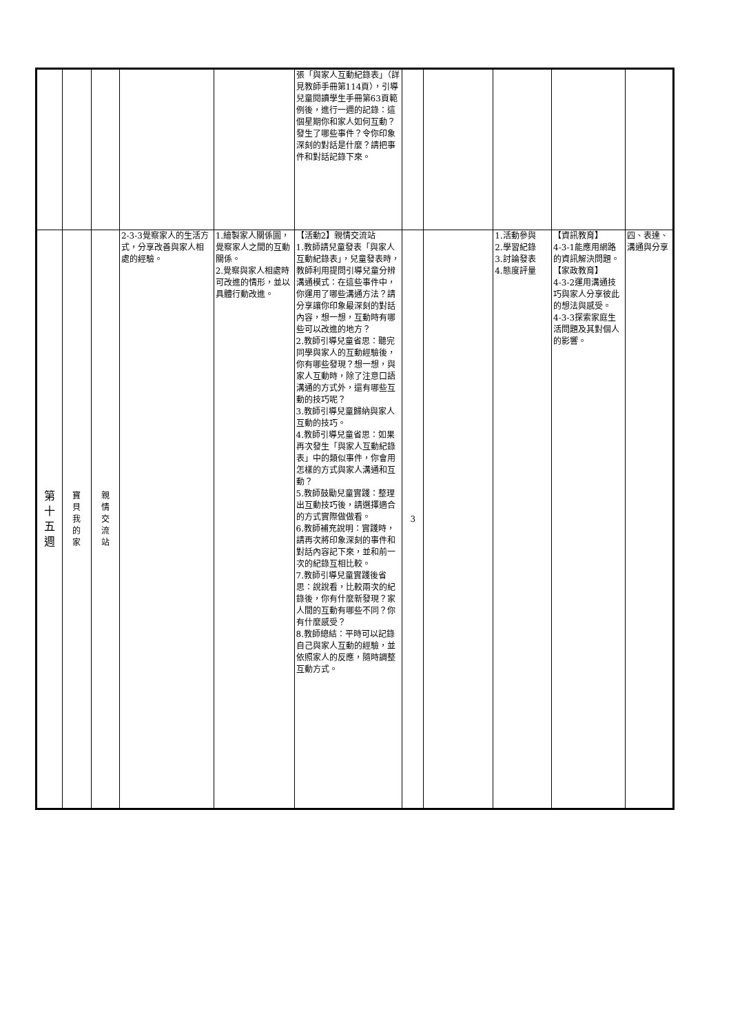| | | | | | 張「與家人互動紀錄表」（詳見教師手冊第114頁），引導兒童閱讀學生手冊第63頁範例後，進行一週的記錄：這個星期你和家人如何互動？發生了哪些事件？令你印象深刻的對話是什麼？請把事件和對話記錄下來。 | | | | | |
| 第 十 五 週 | 寶 貝 我 的 家 | 親 情 交 流 站 | 2-3-3覺察家人的生活方式，分享改善與家人相處的經驗。 | 1.繪製家人關係圖，覺察家人之間的互動關係。 2.覺察與家人相處時可改進的情形，並以具體行動改進。 | 【活動2】親情交流站 1.教師請兒童發表「與家人互動紀錄表」，兒童發表時，教師利用提問引導兒童分辨溝通模式：在這些事件中，你運用了哪些溝通方法？請分享讓你印象最深刻的對話內容，想一想，互動時有哪些可以改進的地方？ 2.教師引導兒童省思：聽完同學與家人的互動經驗後，你有哪些發現？想一想，與家人互動時，除了注意口語溝通的方式外，還有哪些互動的技巧呢？ 3.教師引導兒童歸納與家人互動的技巧。 4.教師引導兒童省思：如果再次發生「與家人互動紀錄表」中的類似事件，你會用怎樣的方式與家人溝通和互動？ 5.教師鼓勵兒童實踐：整理出互動技巧後，請選擇適合的方式實際做做看。 6.教師補充說明：實踐時，請再次將印象深刻的事件和對話內容記下來，並和前一次的紀錄互相比較。 7.教師引導兒童實踐後省思：說說看，比較兩次的紀錄後，你有什麼新發現？家人間的互動有哪些不同？你有什麼感受？ 8.教師總結：平時可以記錄自己與家人互動的經驗，並依照家人的反應，隨時調整互動方式。 | 3 | | 1.活動參與 2.學習紀錄 3.討論發表 4.態度評量 | 【資訊教育】 4-3-1能應用網路的資訊解決問題。 【家政教育】 4-3-2運用溝通技巧與家人分享彼此的想法與感受。 4-3-3探索家庭生活問題及其對個人的影響。 | 四、表達、溝通與分享 |